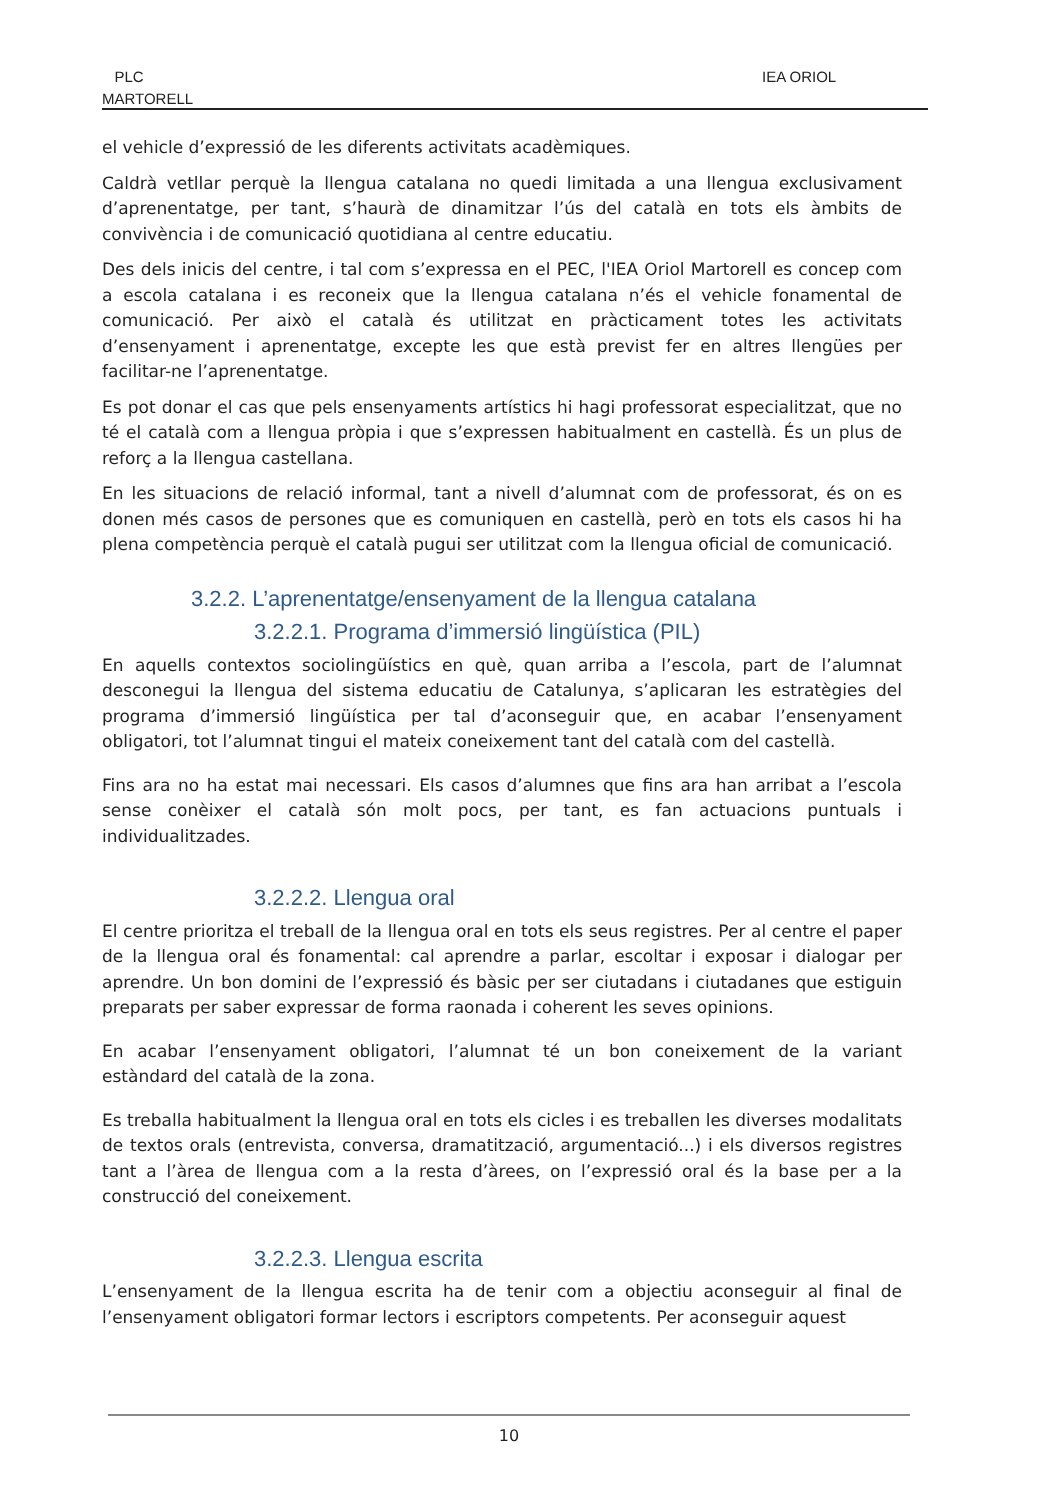PLC
MARTORELL
IEA ORIOL
el vehicle d’expressió de les diferents activitats acadèmiques.
Caldrà vetllar perquè la llengua catalana no quedi limitada a una llengua exclusivament d’aprenentatge, per tant, s’haurà de dinamitzar l’ús del català en tots els àmbits de convivència i de comunicació quotidiana al centre educatiu.
Des dels inicis del centre, i tal com s’expressa en el PEC, l'IEA Oriol Martorell es concep com a escola catalana i es reconeix que la llengua catalana n’és el vehicle fonamental de comunicació. Per això el català és utilitzat en pràcticament totes les activitats d’ensenyament i aprenentatge, excepte les que està previst fer en altres llengües per facilitar-ne l’aprenentatge.
Es pot donar el cas que pels ensenyaments artístics hi hagi professorat especialitzat, que no té el català com a llengua pròpia i que s’expressen habitualment en castellà. És un plus de reforç a la llengua castellana.
En les situacions de relació informal, tant a nivell d’alumnat com de professorat, és on es donen més casos de persones que es comuniquen en castellà, però en tots els casos hi ha plena competència perquè el català pugui ser utilitzat com la llengua oficial de comunicació.
3.2.2. L’aprenentatge/ensenyament de la llengua catalana
3.2.2.1. Programa d’immersió lingüística (PIL)
En aquells contextos sociolingüístics en què, quan arriba a l’escola, part de l’alumnat desconegui la llengua del sistema educatiu de Catalunya, s’aplicaran les estratègies del programa d’immersió lingüística per tal d’aconseguir que, en acabar l’ensenyament obligatori, tot l’alumnat tingui el mateix coneixement tant del català com del castellà.
Fins ara no ha estat mai necessari. Els casos d’alumnes que fins ara han arribat a l’escola sense conèixer el català són molt pocs, per tant, es fan actuacions puntuals i individualitzades.
3.2.2.2. Llengua oral
El centre prioritza el treball de la llengua oral en tots els seus registres. Per al centre el paper de la llengua oral és fonamental: cal aprendre a parlar, escoltar i exposar i dialogar per aprendre. Un bon domini de l’expressió és bàsic per ser ciutadans i ciutadanes que estiguin preparats per saber expressar de forma raonada i coherent les seves opinions.
En acabar l’ensenyament obligatori, l’alumnat té un bon coneixement de la variant estàndard del català de la zona.
Es treballa habitualment la llengua oral en tots els cicles i es treballen les diverses modalitats de textos orals (entrevista, conversa, dramatització, argumentació...) i els diversos registres tant a l’àrea de llengua com a la resta d’àrees, on l’expressió oral és la base per a la construcció del coneixement.
3.2.2.3. Llengua escrita
L’ensenyament de la llengua escrita ha de tenir com a objectiu aconseguir al final de l’ensenyament obligatori formar lectors i escriptors competents. Per aconseguir aquest
10